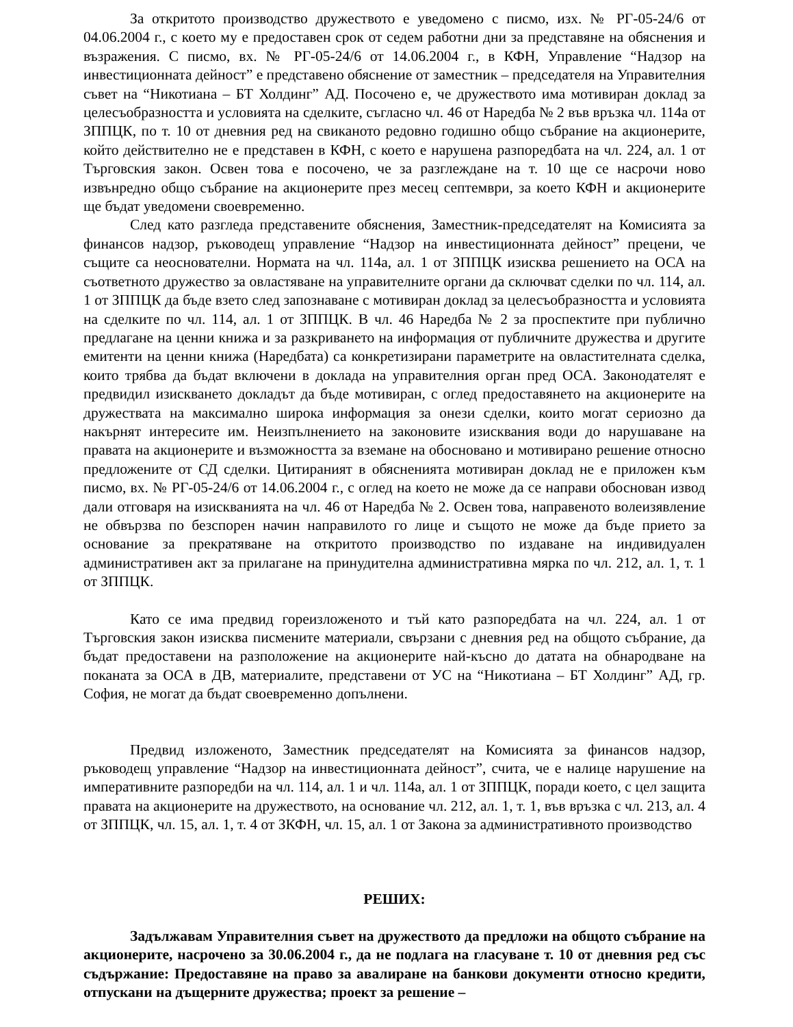За откритото производство дружеството е уведомено с писмо, изх. № РГ-05-24/6 от 04.06.2004 г., с което му е предоставен срок от седем работни дни за представяне на обяснения и възражения. С писмо, вх. № РГ-05-24/6 от 14.06.2004 г., в КФН, Управление “Надзор на инвестиционната дейност” е представено обяснение от заместник – председателя на Управителния съвет на “Никотиана – БТ Холдинг” АД. Посочено е, че дружеството има мотивиран доклад за целесъобразността и условията на сделките, съгласно чл. 46 от Наредба № 2 във връзка чл. 114а от ЗППЦК, по т. 10 от дневния ред на свиканото редовно годишно общо събрание на акционерите, който действително не е представен в КФН, с което е нарушена разпоредбата на чл. 224, ал. 1 от Търговския закон. Освен това е посочено, че за разглеждане на т. 10 ще се насрочи ново извънредно общо събрание на акционерите през месец септември, за което КФН и акционерите ще бъдат уведомени своевременно.
След като разгледа представените обяснения, Заместник-председателят на Комисията за финансов надзор, ръководещ управление “Надзор на инвестиционната дейност” прецени, че същите са неоснователни. Нормата на чл. 114а, ал. 1 от ЗППЦК изисква решението на ОСА на съответното дружество за овластяване на управителните органи да сключват сделки по чл. 114, ал. 1 от ЗППЦК да бъде взето след запознаване с мотивиран доклад за целесъобразността и условията на сделките по чл. 114, ал. 1 от ЗППЦК. В чл. 46 Наредба № 2 за проспектите при публично предлагане на ценни книжа и за разкриването на информация от публичните дружества и другите емитенти на ценни книжа (Наредбата) са конкретизирани параметрите на овластителната сделка, които трябва да бъдат включени в доклада на управителния орган пред ОСА. Законодателят е предвидил изискването докладът да бъде мотивиран, с оглед предоставянето на акционерите на дружествата на максимално широка информация за онези сделки, които могат сериозно да накърнят интересите им. Неизпълнението на законовите изисквания води до нарушаване на правата на акционерите и възможността за вземане на обосновано и мотивирано решение относно предложените от СД сделки. Цитираният в обясненията мотивиран доклад не е приложен към писмо, вх. № РГ-05-24/6 от 14.06.2004 г., с оглед на което не може да се направи обоснован извод дали отговаря на изискванията на чл. 46 от Наредба № 2. Освен това, направеното волеизявление не обвързва по безспорен начин направилото го лице и същото не може да бъде прието за основание за прекратяване на откритото производство по издаване на индивидуален административен акт за прилагане на принудителна административна мярка по чл. 212, ал. 1, т. 1 от ЗППЦК.
Като се има предвид гореизложеното и тъй като разпоредбата на чл. 224, ал. 1 от Търговския закон изисква писмените материали, свързани с дневния ред на общото събрание, да бъдат предоставени на разположение на акционерите най-късно до датата на обнародване на поканата за ОСА в ДВ, материалите, представени от УС на “Никотиана – БТ Холдинг” АД, гр. София, не могат да бъдат своевременно допълнени.
Предвид изложеното, Заместник председателят на Комисията за финансов надзор, ръководещ управление “Надзор на инвестиционната дейност”, счита, че е налице нарушение на императивните разпоредби на чл. 114, ал. 1 и чл. 114а, ал. 1 от ЗППЦК, поради което, с цел защита правата на акционерите на дружеството, на основание чл. 212, ал. 1, т. 1, във връзка с чл. 213, ал. 4 от ЗППЦК, чл. 15, ал. 1, т. 4 от ЗКФН, чл. 15, ал. 1 от Закона за административното производство
РЕШИХ:
Задължавам Управителния съвет на дружеството да предложи на общото събрание на акционерите, насрочено за 30.06.2004 г., да не подлага на гласуване т. 10 от дневния ред със съдържание: Предоставяне на право за авалиране на банкови документи относно кредити, отпускани на дъщерните дружества; проект за решение –